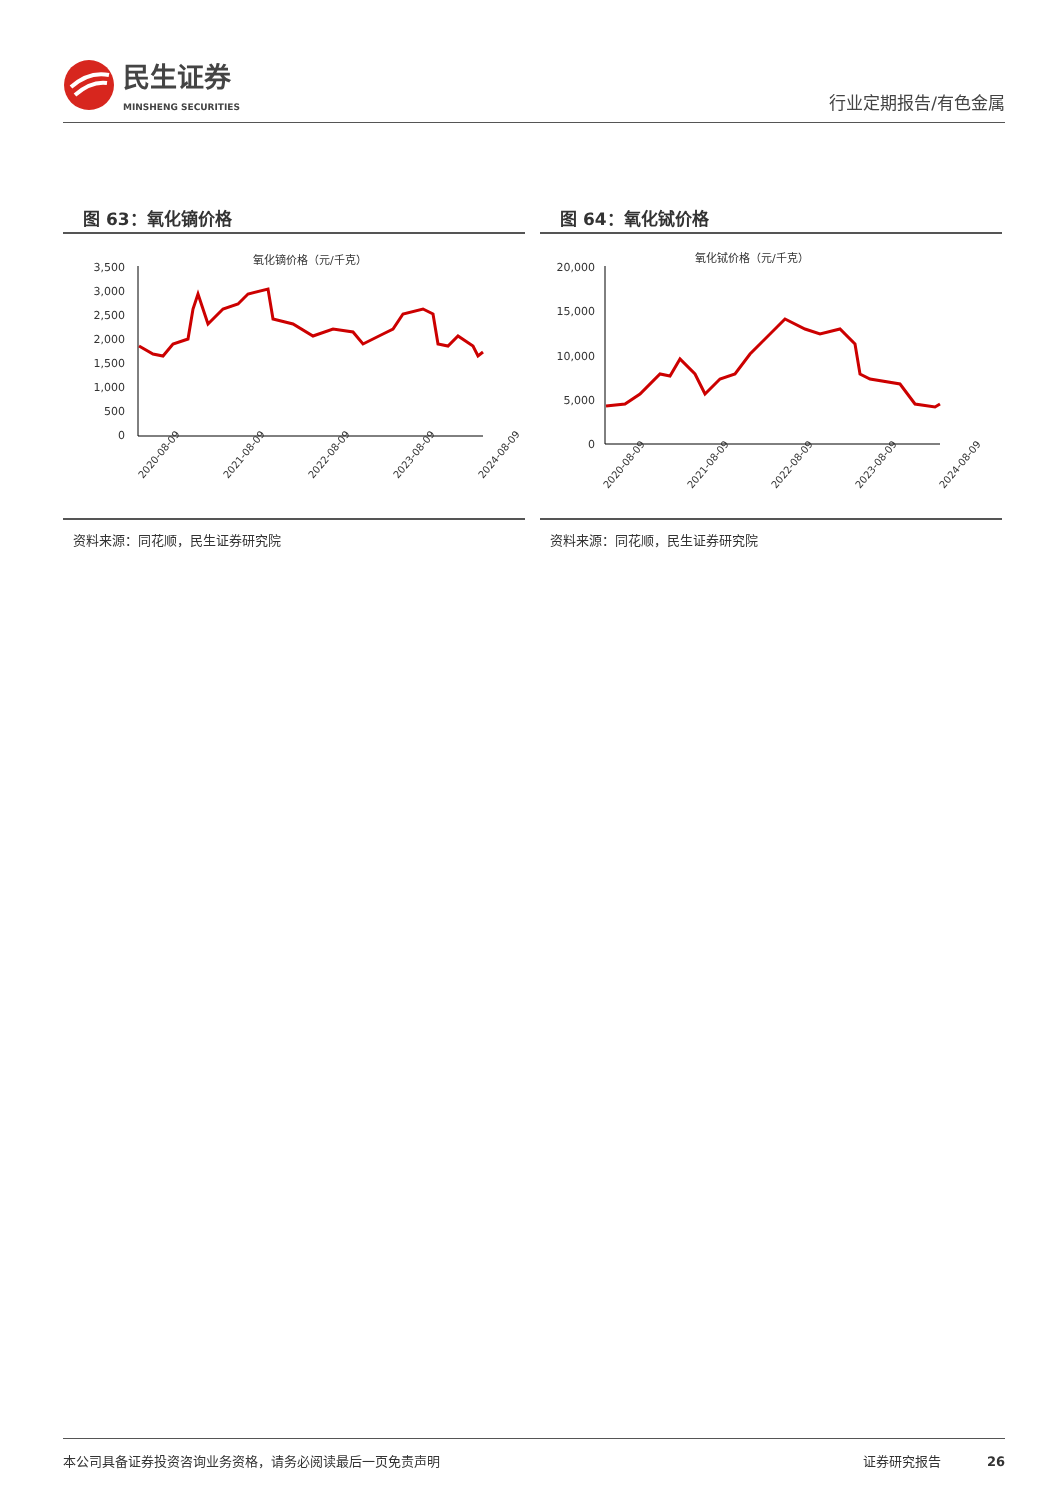民生证券
MINSHENG SECURITIES
行业定期报告/有色金属
图 63：氧化镝价格
氧化镝价格（元/千克）
3,500
3,000
2,500
2,000
1,500
1,000
500
0
2020-08-09
2021-08-09
2022-08-09
2023-08-09
2024-08-09
资料来源：同花顺，民生证券研究院
图 64：氧化铽价格
氧化铽价格（元/千克）
20,000
15,000
10,000
5,000
0
2020-08-09
2021-08-09
2022-08-09
2023-08-09
2024-08-09
资料来源：同花顺，民生证券研究院
本公司具备证券投资咨询业务资格，请务必阅读最后一页免责声明 证券研究报告 26